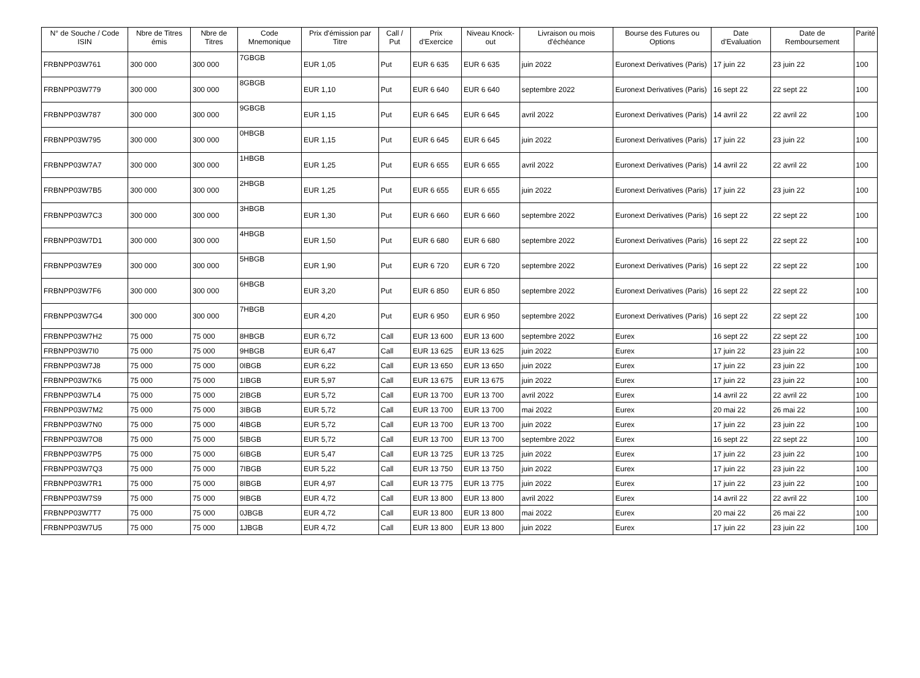| N° de Souche / Code ISIN | Nbre de Titres émis | Nbre de Titres | Code Mnemonique | Prix d'émission par Titre | Call / Put | Prix d'Exercice | Niveau Knock-out | Livraison ou mois d'échéance | Bourse des Futures ou Options | Date d'Evaluation | Date de Remboursement | Parité |
| --- | --- | --- | --- | --- | --- | --- | --- | --- | --- | --- | --- | --- |
| FRBNPP03W761 | 300 000 | 300 000 | 7GBGB | EUR 1,05 | Put | EUR 6 635 | EUR 6 635 | juin 2022 | Euronext Derivatives (Paris) | 17 juin 22 | 23 juin 22 | 100 |
| FRBNPP03W779 | 300 000 | 300 000 | 8GBGB | EUR 1,10 | Put | EUR 6 640 | EUR 6 640 | septembre 2022 | Euronext Derivatives (Paris) | 16 sept 22 | 22 sept 22 | 100 |
| FRBNPP03W787 | 300 000 | 300 000 | 9GBGB | EUR 1,15 | Put | EUR 6 645 | EUR 6 645 | avril 2022 | Euronext Derivatives (Paris) | 14 avril 22 | 22 avril 22 | 100 |
| FRBNPP03W795 | 300 000 | 300 000 | 0HBGB | EUR 1,15 | Put | EUR 6 645 | EUR 6 645 | juin 2022 | Euronext Derivatives (Paris) | 17 juin 22 | 23 juin 22 | 100 |
| FRBNPP03W7A7 | 300 000 | 300 000 | 1HBGB | EUR 1,25 | Put | EUR 6 655 | EUR 6 655 | avril 2022 | Euronext Derivatives (Paris) | 14 avril 22 | 22 avril 22 | 100 |
| FRBNPP03W7B5 | 300 000 | 300 000 | 2HBGB | EUR 1,25 | Put | EUR 6 655 | EUR 6 655 | juin 2022 | Euronext Derivatives (Paris) | 17 juin 22 | 23 juin 22 | 100 |
| FRBNPP03W7C3 | 300 000 | 300 000 | 3HBGB | EUR 1,30 | Put | EUR 6 660 | EUR 6 660 | septembre 2022 | Euronext Derivatives (Paris) | 16 sept 22 | 22 sept 22 | 100 |
| FRBNPP03W7D1 | 300 000 | 300 000 | 4HBGB | EUR 1,50 | Put | EUR 6 680 | EUR 6 680 | septembre 2022 | Euronext Derivatives (Paris) | 16 sept 22 | 22 sept 22 | 100 |
| FRBNPP03W7E9 | 300 000 | 300 000 | 5HBGB | EUR 1,90 | Put | EUR 6 720 | EUR 6 720 | septembre 2022 | Euronext Derivatives (Paris) | 16 sept 22 | 22 sept 22 | 100 |
| FRBNPP03W7F6 | 300 000 | 300 000 | 6HBGB | EUR 3,20 | Put | EUR 6 850 | EUR 6 850 | septembre 2022 | Euronext Derivatives (Paris) | 16 sept 22 | 22 sept 22 | 100 |
| FRBNPP03W7G4 | 300 000 | 300 000 | 7HBGB | EUR 4,20 | Put | EUR 6 950 | EUR 6 950 | septembre 2022 | Euronext Derivatives (Paris) | 16 sept 22 | 22 sept 22 | 100 |
| FRBNPP03W7H2 | 75 000 | 75 000 | 8HBGB | EUR 6,72 | Call | EUR 13 600 | EUR 13 600 | septembre 2022 | Eurex | 16 sept 22 | 22 sept 22 | 100 |
| FRBNPP03W7I0 | 75 000 | 75 000 | 9HBGB | EUR 6,47 | Call | EUR 13 625 | EUR 13 625 | juin 2022 | Eurex | 17 juin 22 | 23 juin 22 | 100 |
| FRBNPP03W7J8 | 75 000 | 75 000 | 0IBGB | EUR 6,22 | Call | EUR 13 650 | EUR 13 650 | juin 2022 | Eurex | 17 juin 22 | 23 juin 22 | 100 |
| FRBNPP03W7K6 | 75 000 | 75 000 | 1IBGB | EUR 5,97 | Call | EUR 13 675 | EUR 13 675 | juin 2022 | Eurex | 17 juin 22 | 23 juin 22 | 100 |
| FRBNPP03W7L4 | 75 000 | 75 000 | 2IBGB | EUR 5,72 | Call | EUR 13 700 | EUR 13 700 | avril 2022 | Eurex | 14 avril 22 | 22 avril 22 | 100 |
| FRBNPP03W7M2 | 75 000 | 75 000 | 3IBGB | EUR 5,72 | Call | EUR 13 700 | EUR 13 700 | mai 2022 | Eurex | 20 mai 22 | 26 mai 22 | 100 |
| FRBNPP03W7N0 | 75 000 | 75 000 | 4IBGB | EUR 5,72 | Call | EUR 13 700 | EUR 13 700 | juin 2022 | Eurex | 17 juin 22 | 23 juin 22 | 100 |
| FRBNPP03W7O8 | 75 000 | 75 000 | 5IBGB | EUR 5,72 | Call | EUR 13 700 | EUR 13 700 | septembre 2022 | Eurex | 16 sept 22 | 22 sept 22 | 100 |
| FRBNPP03W7P5 | 75 000 | 75 000 | 6IBGB | EUR 5,47 | Call | EUR 13 725 | EUR 13 725 | juin 2022 | Eurex | 17 juin 22 | 23 juin 22 | 100 |
| FRBNPP03W7Q3 | 75 000 | 75 000 | 7IBGB | EUR 5,22 | Call | EUR 13 750 | EUR 13 750 | juin 2022 | Eurex | 17 juin 22 | 23 juin 22 | 100 |
| FRBNPP03W7R1 | 75 000 | 75 000 | 8IBGB | EUR 4,97 | Call | EUR 13 775 | EUR 13 775 | juin 2022 | Eurex | 17 juin 22 | 23 juin 22 | 100 |
| FRBNPP03W7S9 | 75 000 | 75 000 | 9IBGB | EUR 4,72 | Call | EUR 13 800 | EUR 13 800 | avril 2022 | Eurex | 14 avril 22 | 22 avril 22 | 100 |
| FRBNPP03W7T7 | 75 000 | 75 000 | 0JBGB | EUR 4,72 | Call | EUR 13 800 | EUR 13 800 | mai 2022 | Eurex | 20 mai 22 | 26 mai 22 | 100 |
| FRBNPP03W7U5 | 75 000 | 75 000 | 1JBGB | EUR 4,72 | Call | EUR 13 800 | EUR 13 800 | juin 2022 | Eurex | 17 juin 22 | 23 juin 22 | 100 |